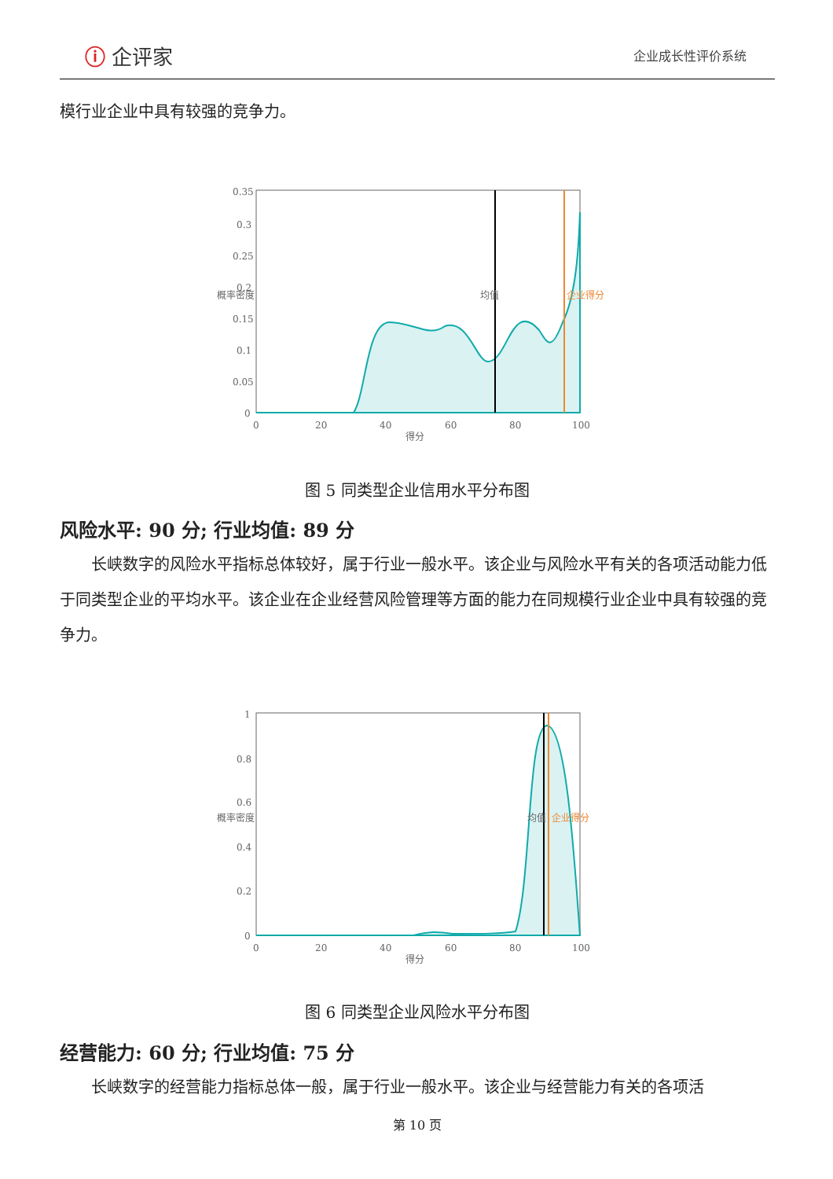ⓘ 企评家
企业成长性评价系统
模行业企业中具有较强的竞争力。
0.35
0.3
0.25
0.2
0.15
0.1
0.05
0
0
20
40
60
80
100
得分
概率密度
均值
企业得分
图 5 同类型企业信用水平分布图
风险水平: 90 分; 行业均值: 89 分
长峡数字的风险水平指标总体较好，属于行业一般水平。该企业与风险水平有关的各项活动能力低于同类型企业的平均水平。该企业在企业经营风险管理等方面的能力在同规模行业企业中具有较强的竞争力。
1
0.8
0.6
0.4
0.2
0
0
20
40
60
80
100
得分
概率密度
均值
企业得分
图 6 同类型企业风险水平分布图
经营能力: 60 分; 行业均值: 75 分
长峡数字的经营能力指标总体一般，属于行业一般水平。该企业与经营能力有关的各项活
第 10 页